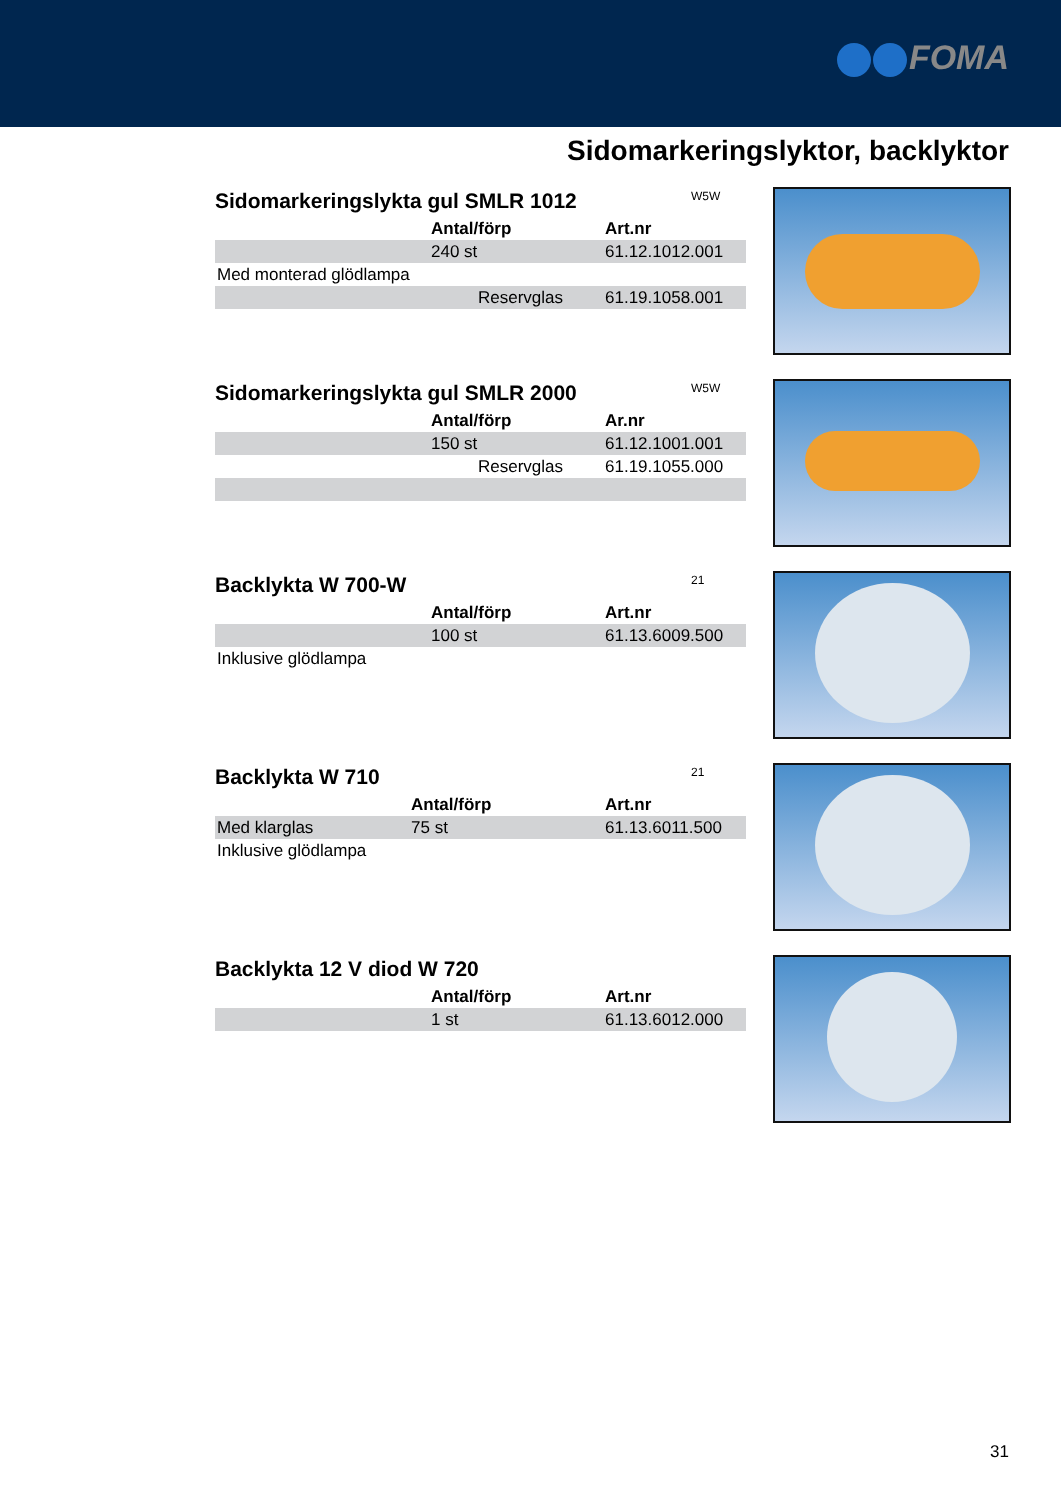FOMA
Sidomarkeringslyktor, backlyktor
Sidomarkeringslykta gul SMLR 1012
W5W
| | Antal/förp | Art.nr |
| --- | --- | --- |
| | 240 st | 61.12.1012.001 |
| Med monterad glödlampa | | |
| | Reservglas | 61.19.1058.001 |
Sidomarkeringslykta gul SMLR 2000
W5W
| | Antal/förp | Ar.nr |
| --- | --- | --- |
| | 150 st | 61.12.1001.001 |
| | Reservglas | 61.19.1055.000 |
Backlykta W 700-W
21
| | Antal/förp | Art.nr |
| --- | --- | --- |
| | 100 st | 61.13.6009.500 |
| Inklusive glödlampa | | |
Backlykta W 710
21
| | Antal/förp | Art.nr |
| --- | --- | --- |
| Med klarglas | 75 st | 61.13.6011.500 |
| Inklusive glödlampa | | |
Backlykta 12 V diod W 720
| | Antal/förp | Art.nr |
| --- | --- | --- |
| | 1 st | 61.13.6012.000 |
31